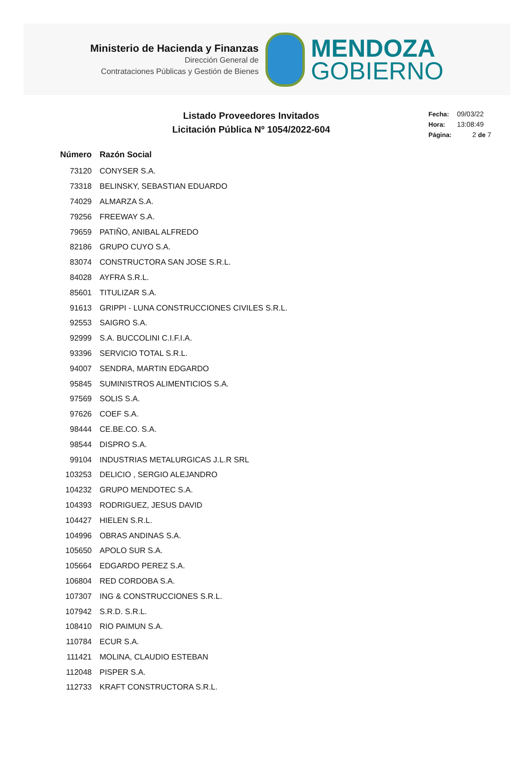Ministerio de Hacienda y Finanzas
Dirección General de
Contrataciones Públicas y Gestión de Bienes
MENDOZA
GOBIERNO
Listado Proveedores Invitados
Licitación Pública Nº 1054/2022-604
Fecha: 09/03/22
Hora: 13:08:49
Página: 2 de 7
| Número | Razón Social |
| --- | --- |
| 73120 | CONYSER S.A. |
| 73318 | BELINSKY, SEBASTIAN EDUARDO |
| 74029 | ALMARZA S.A. |
| 79256 | FREEWAY S.A. |
| 79659 | PATIÑO, ANIBAL ALFREDO |
| 82186 | GRUPO CUYO S.A. |
| 83074 | CONSTRUCTORA SAN JOSE S.R.L. |
| 84028 | AYFRA S.R.L. |
| 85601 | TITULIZAR S.A. |
| 91613 | GRIPPI - LUNA CONSTRUCCIONES CIVILES S.R.L. |
| 92553 | SAIGRO S.A. |
| 92999 | S.A. BUCCOLINI C.I.F.I.A. |
| 93396 | SERVICIO TOTAL S.R.L. |
| 94007 | SENDRA, MARTIN EDGARDO |
| 95845 | SUMINISTROS ALIMENTICIOS S.A. |
| 97569 | SOLIS S.A. |
| 97626 | COEF S.A. |
| 98444 | CE.BE.CO. S.A. |
| 98544 | DISPRO S.A. |
| 99104 | INDUSTRIAS METALURGICAS J.L.R SRL |
| 103253 | DELICIO , SERGIO ALEJANDRO |
| 104232 | GRUPO MENDOTEC S.A. |
| 104393 | RODRIGUEZ, JESUS DAVID |
| 104427 | HIELEN S.R.L. |
| 104996 | OBRAS ANDINAS S.A. |
| 105650 | APOLO SUR S.A. |
| 105664 | EDGARDO PEREZ S.A. |
| 106804 | RED CORDOBA S.A. |
| 107307 | ING & CONSTRUCCIONES S.R.L. |
| 107942 | S.R.D. S.R.L. |
| 108410 | RIO PAIMUN S.A. |
| 110784 | ECUR S.A. |
| 111421 | MOLINA, CLAUDIO ESTEBAN |
| 112048 | PISPER S.A. |
| 112733 | KRAFT CONSTRUCTORA S.R.L. |